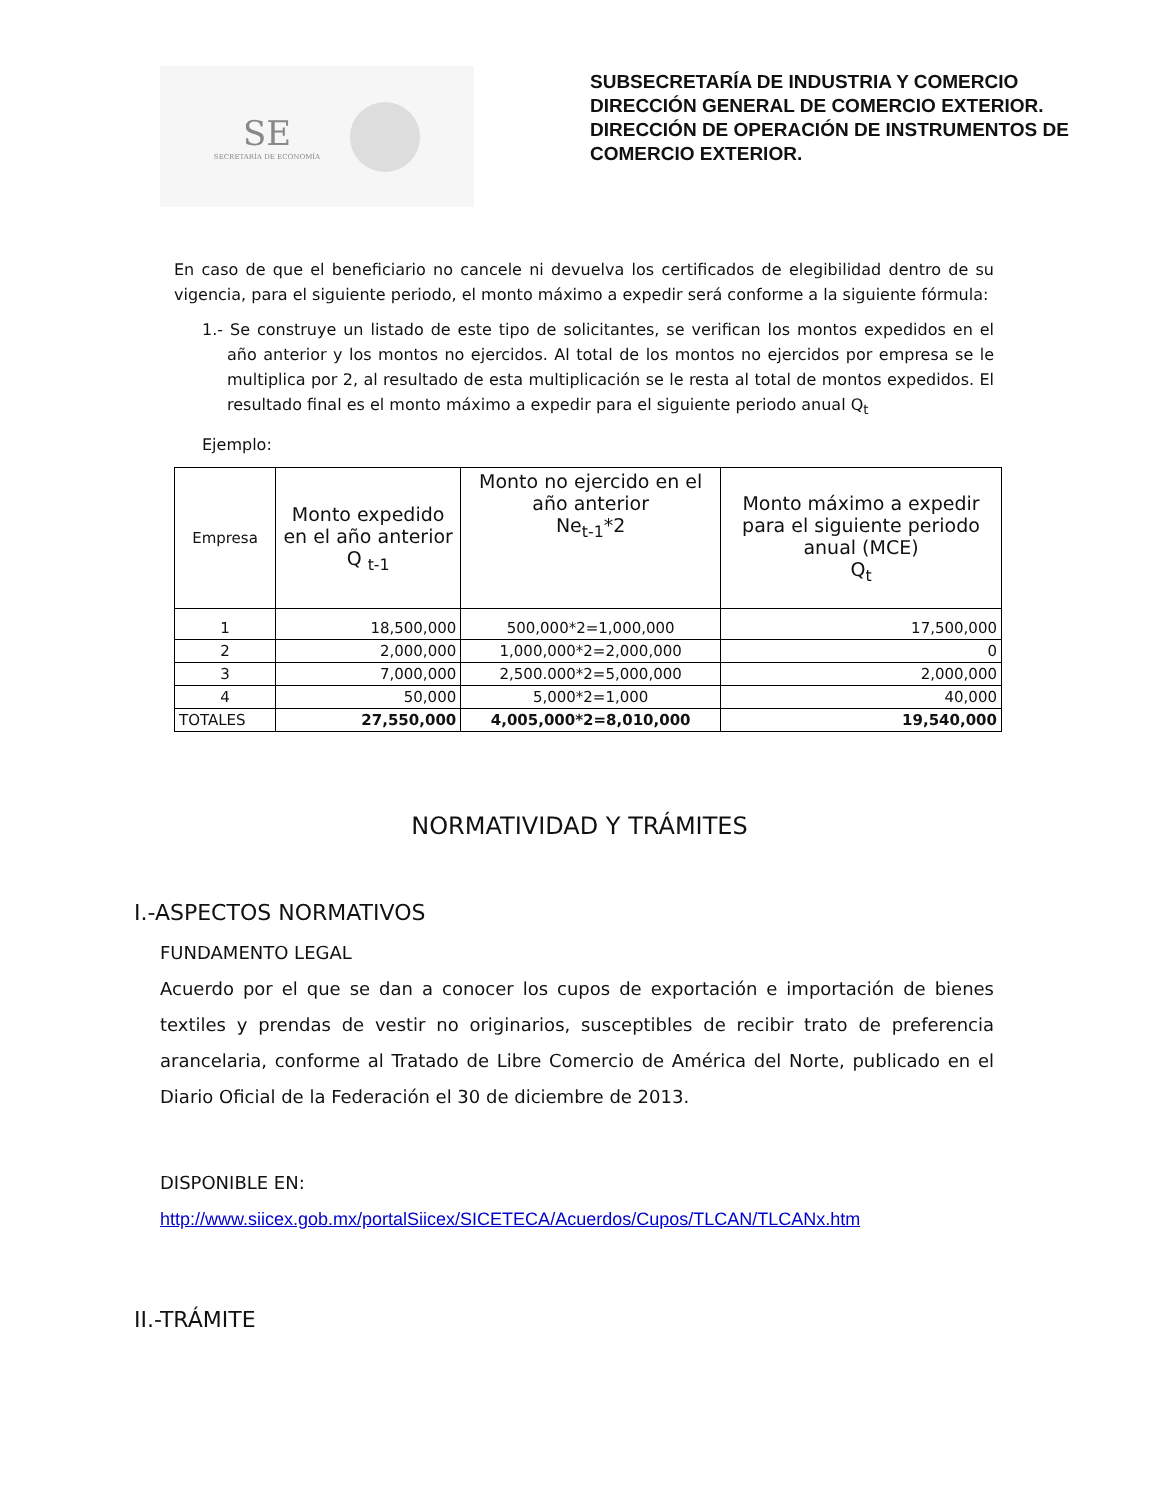SE
SECRETARÍA DE ECONOMÍA
SUBSECRETARÍA DE INDUSTRIA Y COMERCIO
DIRECCIÓN GENERAL DE COMERCIO EXTERIOR.
DIRECCIÓN DE OPERACIÓN DE INSTRUMENTOS DE
COMERCIO EXTERIOR.
En caso de que el beneficiario no cancele ni devuelva los certificados de elegibilidad dentro de su vigencia, para el siguiente periodo, el monto máximo a expedir será conforme a la siguiente fórmula:
1.- Se construye un listado de este tipo de solicitantes, se verifican los montos expedidos en el año anterior y los montos no ejercidos. Al total de los montos no ejercidos por empresa se le multiplica por 2, al resultado de esta multiplicación se le resta al total de montos expedidos. El resultado final es el monto máximo a expedir para el siguiente periodo anual Q<sub>t</sub>
Ejemplo:
| Empresa | Monto expedido en el año anterior Q <sub>t-1</sub> | Monto no ejercido en el año anterior Ne<sub>t-1</sub>*2 | Monto máximo a expedir para el siguiente periodo anual (MCE) Q<sub>t</sub> |
| --- | --- | --- | --- |
| 1 | 18,500,000 | 500,000*2=1,000,000 | 17,500,000 |
| 2 | 2,000,000 | 1,000,000*2=2,000,000 | 0 |
| 3 | 7,000,000 | 2,500.000*2=5,000,000 | 2,000,000 |
| 4 | 50,000 | 5,000*2=1,000 | 40,000 |
| TOTALES | 27,550,000 | 4,005,000*2=8,010,000 | 19,540,000 |
NORMATIVIDAD Y TRÁMITES
I.-ASPECTOS NORMATIVOS
FUNDAMENTO LEGAL
Acuerdo por el que se dan a conocer los cupos de exportación e importación de bienes textiles y prendas de vestir no originarios, susceptibles de recibir trato de preferencia arancelaria, conforme al Tratado de Libre Comercio de América del Norte, publicado en el Diario Oficial de la Federación el 30 de diciembre de 2013.
DISPONIBLE EN:
http://www.siicex.gob.mx/portalSiicex/SICETECA/Acuerdos/Cupos/TLCAN/TLCANx.htm
II.-TRÁMITE